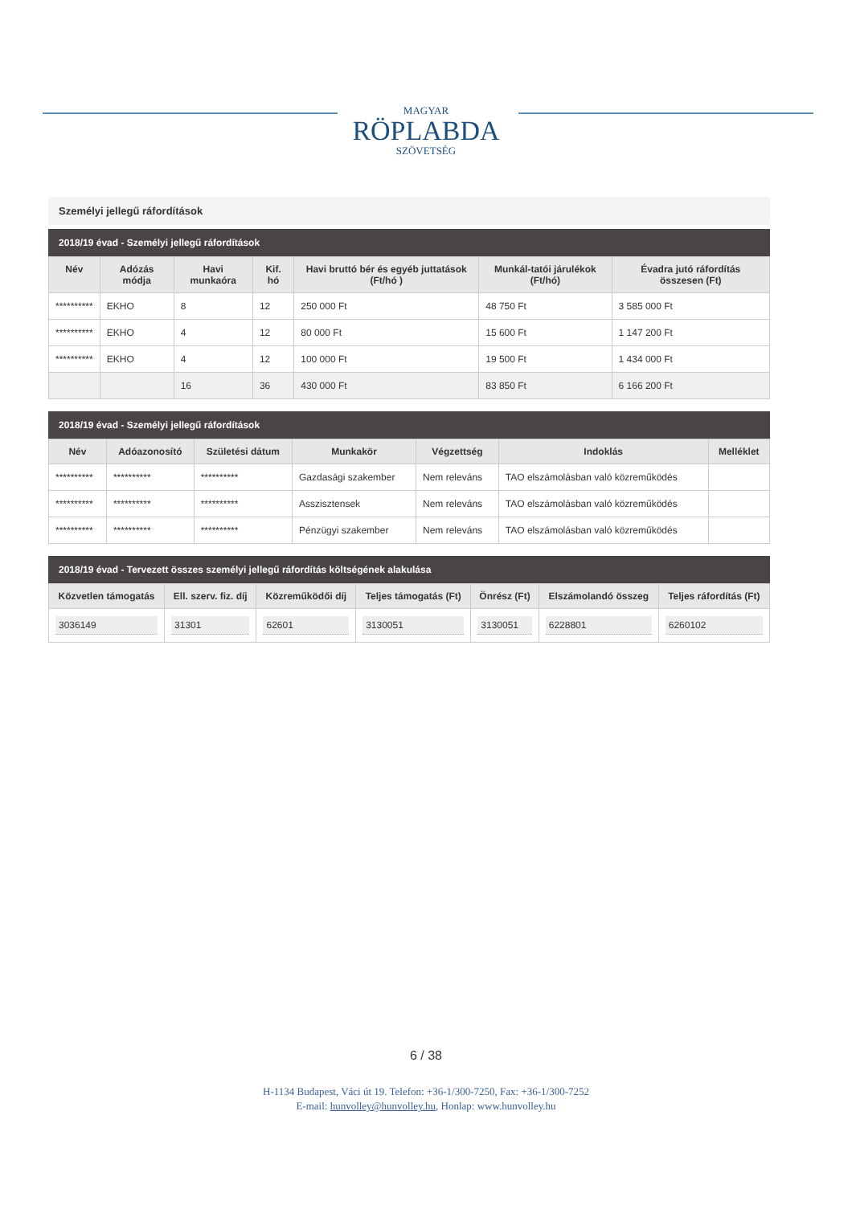MAGYAR
RÖPLABDA
SZÖVETSÉG
Személyi jellegű ráfordítások
2018/19 évad - Személyi jellegű ráfordítások
| Név | Adózás módja | Havi munkaóra | Kif. hó | Havi bruttó bér és egyéb juttatások (Ft/hó ) | Munkál-tatói járulékok (Ft/hó) | Évadra jutó ráfordítás összesen (Ft) |
| --- | --- | --- | --- | --- | --- | --- |
| ********** | EKHO | 8 | 12 | 250 000 Ft | 48 750 Ft | 3 585 000 Ft |
| ********** | EKHO | 4 | 12 | 80 000 Ft | 15 600 Ft | 1 147 200 Ft |
| ********** | EKHO | 4 | 12 | 100 000 Ft | 19 500 Ft | 1 434 000 Ft |
| | | 16 | 36 | 430 000 Ft | 83 850 Ft | 6 166 200 Ft |
2018/19 évad - Személyi jellegű ráfordítások
| Név | Adóazonosító | Születési dátum | Munkakör | Végzettség | Indoklás | Melléklet |
| --- | --- | --- | --- | --- | --- | --- |
| ********** | ********** | ********** | Gazdasági szakember | Nem releváns | TAO elszámolásban való közreműködés | |
| ********** | ********** | ********** | Asszisztensek | Nem releváns | TAO elszámolásban való közreműködés | |
| ********** | ********** | ********** | Pénzügyi szakember | Nem releváns | TAO elszámolásban való közreműködés | |
2018/19 évad - Tervezett összes személyi jellegű ráfordítás költségének alakulása
| Közvetlen támogatás | Ell. szerv. fiz. díj | Közreműködői díj | Teljes támogatás (Ft) | Önrész (Ft) | Elszámolandó összeg | Teljes ráfordítás (Ft) |
| --- | --- | --- | --- | --- | --- | --- |
| 3036149 | 31301 | 62601 | 3130051 | 3130051 | 6228801 | 6260102 |
6 / 38
H-1134 Budapest, Váci út 19. Telefon: +36-1/300-7250, Fax: +36-1/300-7252
E-mail: hunvolley@hunvolley.hu, Honlap: www.hunvolley.hu